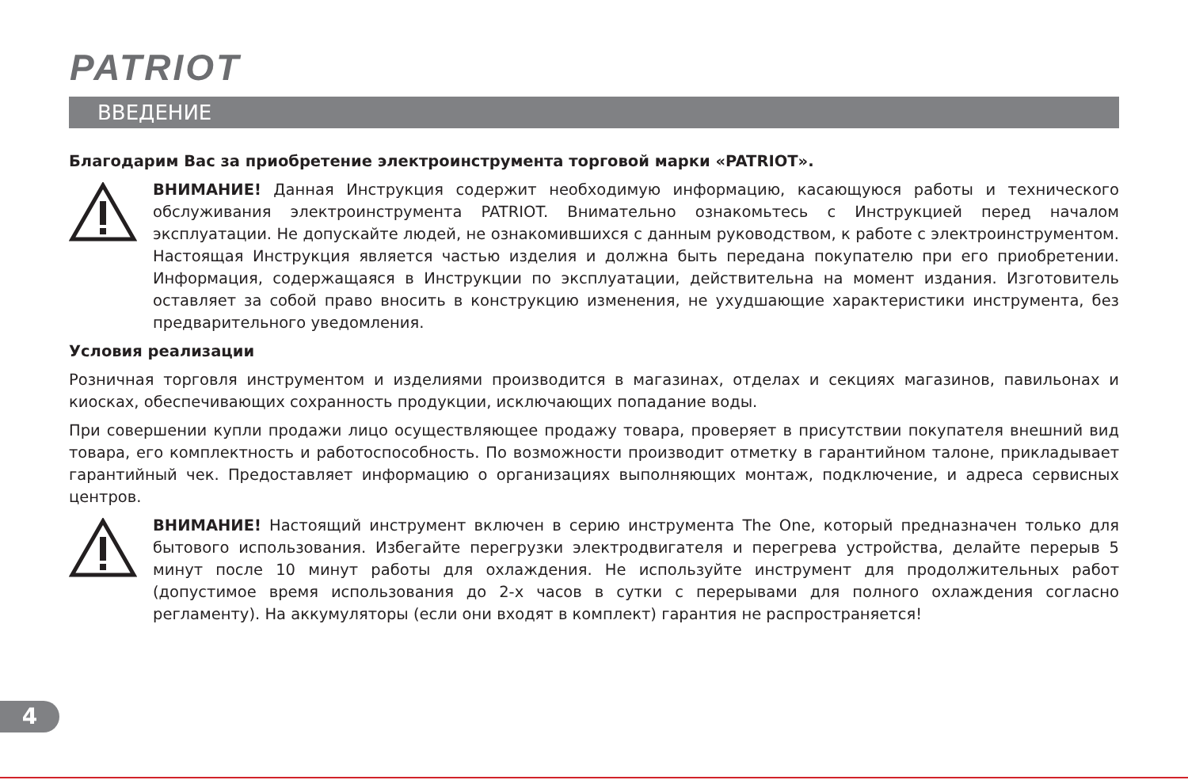PATRIOT
ВВЕДЕНИЕ
Благодарим Вас за приобретение электроинструмента торговой марки «PATRIOT».
ВНИМАНИЕ! Данная Инструкция содержит необходимую информацию, касающуюся работы и технического обслуживания электроинструмента PATRIOT. Внимательно ознакомьтесь с Инструкцией перед началом эксплуатации. Не допускайте людей, не ознакомившихся с данным руководством, к работе с электроинструментом. Настоящая Инструкция является частью изделия и должна быть передана покупателю при его приобретении. Информация, содержащаяся в Инструкции по эксплуатации, действительна на момент издания. Изготовитель оставляет за собой право вносить в конструкцию изменения, не ухудшающие характеристики инструмента, без предварительного уведомления.
Условия реализации
Розничная торговля инструментом и изделиями производится в магазинах, отделах и секциях магазинов, павильонах и киосках, обеспечивающих сохранность продукции, исключающих попадание воды.
При совершении купли продажи лицо осуществляющее продажу товара, проверяет в присутствии покупателя внешний вид товара, его комплектность и работоспособность. По возможности производит отметку в гарантийном талоне, прикладывает гарантийный чек. Предоставляет информацию о организациях выполняющих монтаж, подключение, и адреса сервисных центров.
ВНИМАНИЕ! Настоящий инструмент включен в серию инструмента The One, который предназначен только для бытового использования. Избегайте перегрузки электродвигателя и перегрева устройства, делайте перерыв 5 минут после 10 минут работы для охлаждения. Не используйте инструмент для продолжительных работ (допустимое время использования до 2-х часов в сутки с перерывами для полного охлаждения согласно регламенту). На аккумуляторы (если они входят в комплект) гарантия не распространяется!
4